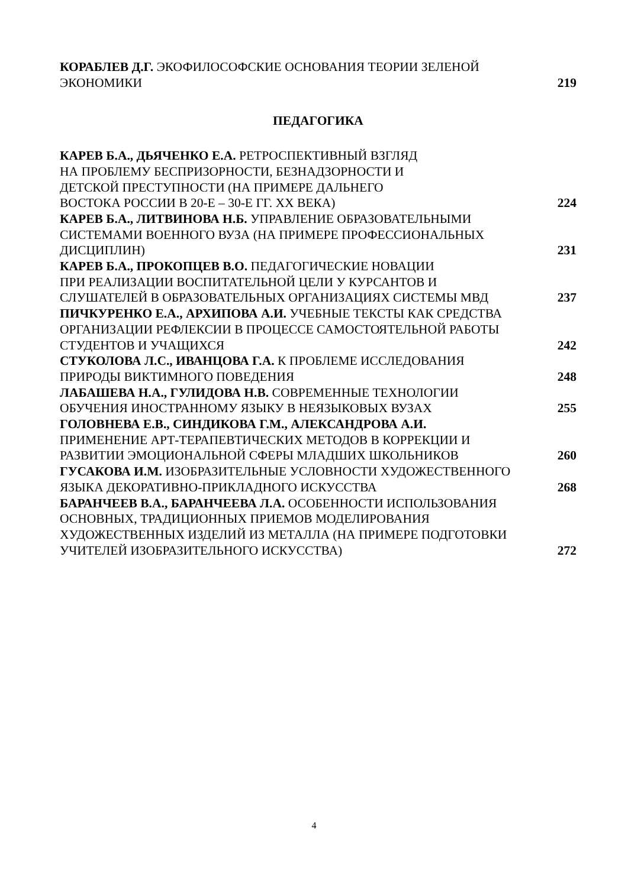КОРАБЛЕВ Д.Г. ЭКОФИЛОСОФСКИЕ ОСНОВАНИЯ ТЕОРИИ ЗЕЛЕНОЙ
ЭКОНОМИКИ
219
ПЕДАГОГИКА
КАРЕВ Б.А., ДЬЯЧЕНКО Е.А. РЕТРОСПЕКТИВНЫЙ ВЗГЛЯД
НА ПРОБЛЕМУ БЕСПРИЗОРНОСТИ, БЕЗНАДЗОРНОСТИ И
ДЕТСКОЙ ПРЕСТУПНОСТИ (НА ПРИМЕРЕ ДАЛЬНЕГО
ВОСТОКА РОССИИ В 20-Е – 30-Е ГГ. XX ВЕКА)
224
КАРЕВ Б.А., ЛИТВИНОВА Н.Б. УПРАВЛЕНИЕ ОБРАЗОВАТЕЛЬНЫМИ
СИСТЕМАМИ ВОЕННОГО ВУЗА (НА ПРИМЕРЕ ПРОФЕССИОНАЛЬНЫХ
ДИСЦИПЛИН)
231
КАРЕВ Б.А., ПРОКОПЦЕВ В.О. ПЕДАГОГИЧЕСКИЕ НОВАЦИИ
ПРИ РЕАЛИЗАЦИИ ВОСПИТАТЕЛЬНОЙ ЦЕЛИ У КУРСАНТОВ И
СЛУШАТЕЛЕЙ В ОБРАЗОВАТЕЛЬНЫХ ОРГАНИЗАЦИЯХ СИСТЕМЫ МВД
237
ПИЧКУРЕНКО Е.А., АРХИПОВА А.И. УЧЕБНЫЕ ТЕКСТЫ КАК СРЕДСТВА
ОРГАНИЗАЦИИ РЕФЛЕКСИИ В ПРОЦЕССЕ САМОСТОЯТЕЛЬНОЙ РАБОТЫ
СТУДЕНТОВ И УЧАЩИХСЯ
242
СТУКОЛОВА Л.С., ИВАНЦОВА Г.А. К ПРОБЛЕМЕ ИССЛЕДОВАНИЯ
ПРИРОДЫ ВИКТИМНОГО ПОВЕДЕНИЯ
248
ЛАБАШЕВА Н.А., ГУЛИДОВА Н.В. СОВРЕМЕННЫЕ ТЕХНОЛОГИИ
ОБУЧЕНИЯ ИНОСТРАННОМУ ЯЗЫКУ В НЕЯЗЫКОВЫХ ВУЗАХ
255
ГОЛОВНЕВА Е.В., СИНДИКОВА Г.М., АЛЕКСАНДРОВА А.И.
ПРИМЕНЕНИЕ АРТ-ТЕРАПЕВТИЧЕСКИХ МЕТОДОВ В КОРРЕКЦИИ И
РАЗВИТИИ ЭМОЦИОНАЛЬНОЙ СФЕРЫ МЛАДШИХ ШКОЛЬНИКОВ
260
ГУСАКОВА И.М. ИЗОБРАЗИТЕЛЬНЫЕ УСЛОВНОСТИ ХУДОЖЕСТВЕННОГО
ЯЗЫКА ДЕКОРАТИВНО-ПРИКЛАДНОГО ИСКУССТВА
268
БАРАНЧЕЕВ В.А., БАРАНЧЕЕВА Л.А. ОСОБЕННОСТИ ИСПОЛЬЗОВАНИЯ
ОСНОВНЫХ, ТРАДИЦИОННЫХ ПРИЕМОВ МОДЕЛИРОВАНИЯ
ХУДОЖЕСТВЕННЫХ ИЗДЕЛИЙ ИЗ МЕТАЛЛА (НА ПРИМЕРЕ ПОДГОТОВКИ
УЧИТЕЛЕЙ ИЗОБРАЗИТЕЛЬНОГО ИСКУССТВА)
272
4